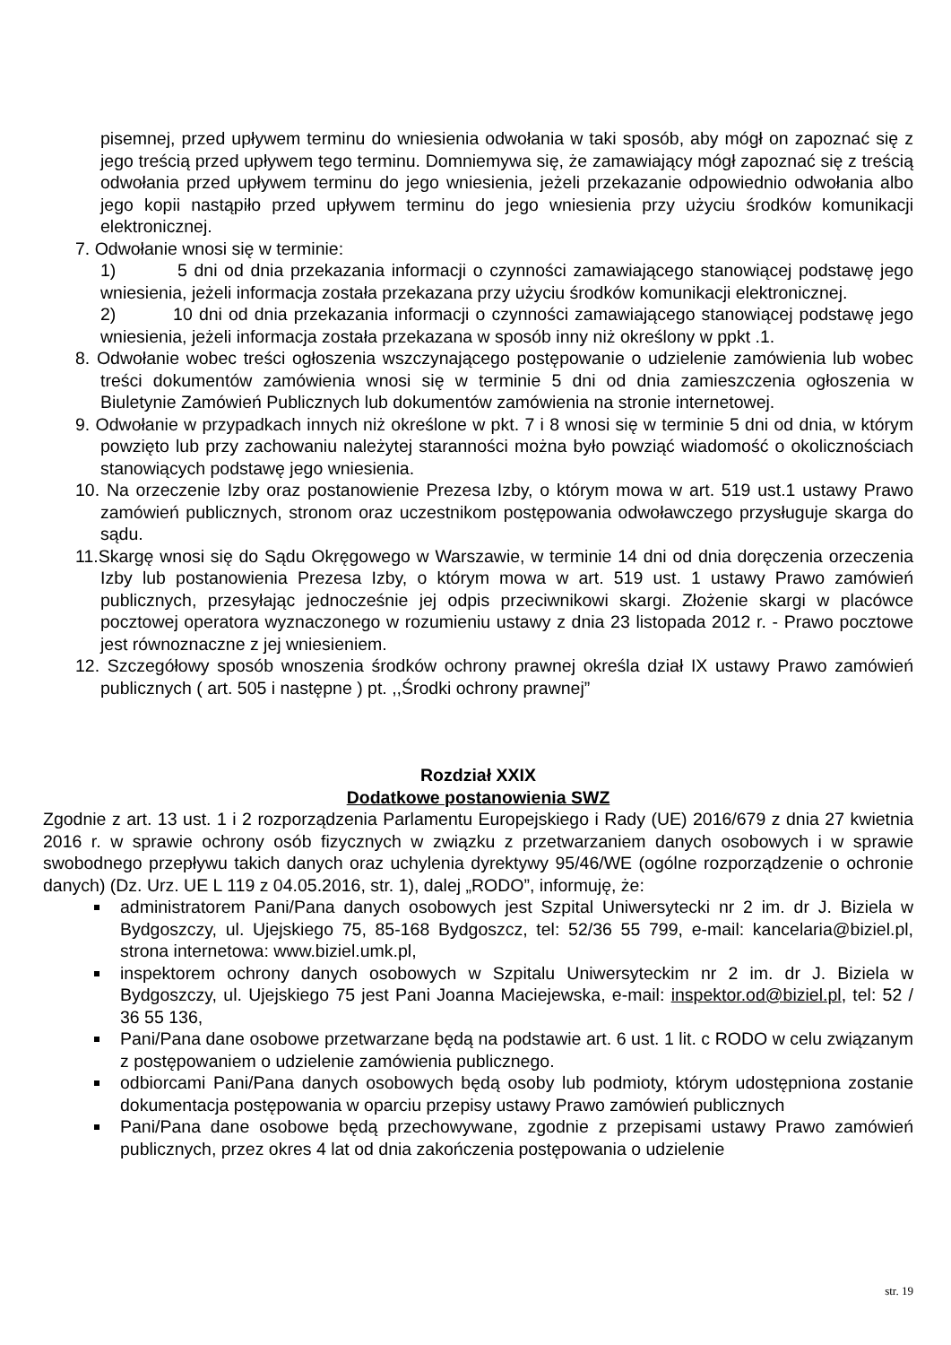pisemnej, przed upływem terminu do wniesienia odwołania w taki sposób, aby mógł on zapoznać się z jego treścią przed upływem tego terminu. Domniemywa się, że zamawiający mógł zapoznać się z treścią odwołania przed upływem terminu do jego wniesienia, jeżeli przekazanie odpowiednio odwołania albo jego kopii nastąpiło przed upływem terminu do jego wniesienia przy użyciu środków komunikacji elektronicznej.
7. Odwołanie wnosi się w terminie:
1) 5 dni od dnia przekazania informacji o czynności zamawiającego stanowiącej podstawę jego wniesienia, jeżeli informacja została przekazana przy użyciu środków komunikacji elektronicznej.
2) 10 dni od dnia przekazania informacji o czynności zamawiającego stanowiącej podstawę jego wniesienia, jeżeli informacja została przekazana w sposób inny niż określony w ppkt .1.
8. Odwołanie wobec treści ogłoszenia wszczynającego postępowanie o udzielenie zamówienia lub wobec treści dokumentów zamówienia wnosi się w terminie 5 dni od dnia zamieszczenia ogłoszenia w Biuletynie Zamówień Publicznych lub dokumentów zamówienia na stronie internetowej.
9. Odwołanie w przypadkach innych niż określone w pkt. 7 i 8 wnosi się w terminie 5 dni od dnia, w którym powzięto lub przy zachowaniu należytej staranności można było powziąć wiadomość o okolicznościach stanowiących podstawę jego wniesienia.
10. Na orzeczenie Izby oraz postanowienie Prezesa Izby, o którym mowa w art. 519 ust.1 ustawy Prawo zamówień publicznych, stronom oraz uczestnikom postępowania odwoławczego przysługuje skarga do sądu.
11.Skargę wnosi się do Sądu Okręgowego w Warszawie, w terminie 14 dni od dnia doręczenia orzeczenia Izby lub postanowienia Prezesa Izby, o którym mowa w art. 519 ust. 1 ustawy Prawo zamówień publicznych, przesyłając jednocześnie jej odpis przeciwnikowi skargi. Złożenie skargi w placówce pocztowej operatora wyznaczonego w rozumieniu ustawy z dnia 23 listopada 2012 r. - Prawo pocztowe jest równoznaczne z jej wniesieniem.
12. Szczegółowy sposób wnoszenia środków ochrony prawnej określa dział IX ustawy Prawo zamówień publicznych ( art. 505 i następne ) pt. ,,Środki ochrony prawnej”
Rozdział XXIX
Dodatkowe postanowienia SWZ
Zgodnie z art. 13 ust. 1 i 2 rozporządzenia Parlamentu Europejskiego i Rady (UE) 2016/679 z dnia 27 kwietnia 2016 r. w sprawie ochrony osób fizycznych w związku z przetwarzaniem danych osobowych i w sprawie swobodnego przepływu takich danych oraz uchylenia dyrektywy 95/46/WE (ogólne rozporządzenie o ochronie danych) (Dz. Urz. UE L 119 z 04.05.2016, str. 1), dalej „RODO”, informuję, że:
administratorem Pani/Pana danych osobowych jest Szpital Uniwersytecki nr 2 im. dr J. Biziela w Bydgoszczy, ul. Ujejskiego 75, 85-168 Bydgoszcz, tel: 52/36 55 799, e-mail: kancelaria@biziel.pl, strona internetowa: www.biziel.umk.pl,
inspektorem ochrony danych osobowych w Szpitalu Uniwersyteckim nr 2 im. dr J. Biziela w Bydgoszczy, ul. Ujejskiego 75 jest Pani Joanna Maciejewska, e-mail: inspektor.od@biziel.pl, tel: 52 / 36 55 136,
Pani/Pana dane osobowe przetwarzane będą na podstawie art. 6 ust. 1 lit. c RODO w celu związanym z postępowaniem o udzielenie zamówienia publicznego.
odbiorcami Pani/Pana danych osobowych będą osoby lub podmioty, którym udostępniona zostanie dokumentacja postępowania w oparciu przepisy ustawy Prawo zamówień publicznych
Pani/Pana dane osobowe będą przechowywane, zgodnie z przepisami ustawy Prawo zamówień publicznych, przez okres 4 lat od dnia zakończenia postępowania o udzielenie
str. 19